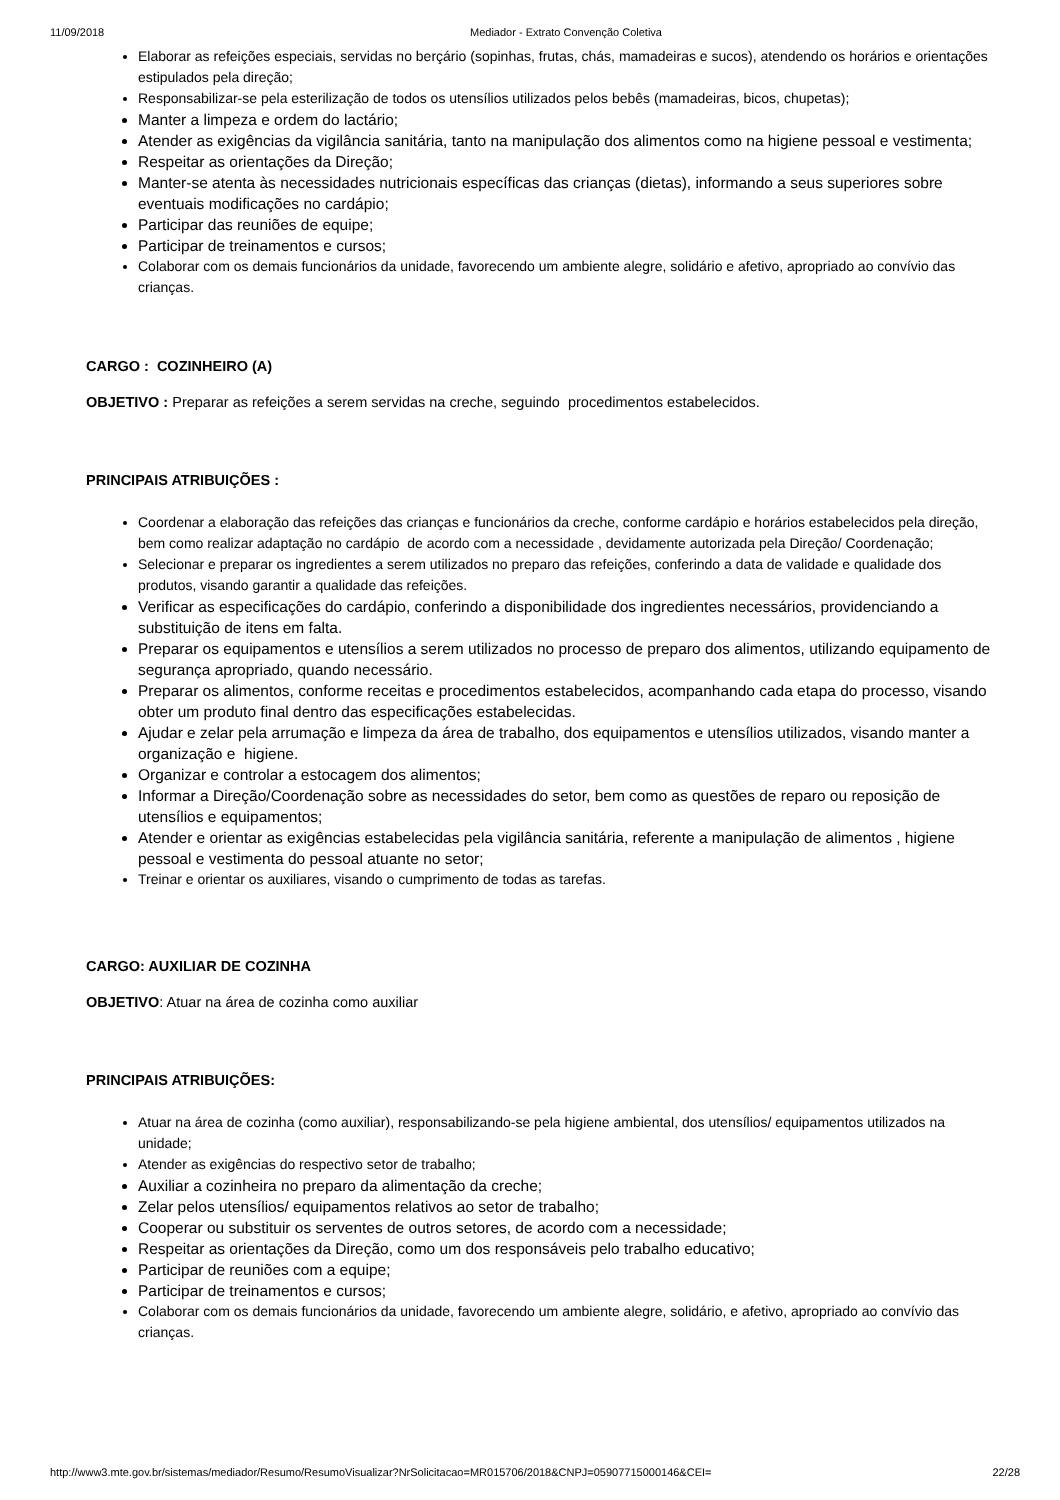11/09/2018 Mediador - Extrato Convenção Coletiva
Elaborar as refeições especiais, servidas no berçário (sopinhas, frutas, chás, mamadeiras e sucos), atendendo os horários e orientações estipulados pela direção;
Responsabilizar-se pela esterilização de todos os utensílios utilizados pelos bebês (mamadeiras, bicos, chupetas);
Manter a limpeza e ordem do lactário;
Atender as exigências da vigilância sanitária, tanto na manipulação dos alimentos como na higiene pessoal e vestimenta;
Respeitar as orientações da Direção;
Manter-se atenta às necessidades nutricionais específicas das crianças (dietas), informando a seus superiores sobre eventuais modificações no cardápio;
Participar das reuniões de equipe;
Participar de treinamentos e cursos;
Colaborar com os demais funcionários da unidade, favorecendo um ambiente alegre, solidário e afetivo, apropriado ao convívio das crianças.
CARGO : COZINHEIRO (A)
OBJETIVO : Preparar as refeições a serem servidas na creche, seguindo procedimentos estabelecidos.
PRINCIPAIS ATRIBUIÇÕES :
Coordenar a elaboração das refeições das crianças e funcionários da creche, conforme cardápio e horários estabelecidos pela direção, bem como realizar adaptação no cardápio de acordo com a necessidade , devidamente autorizada pela Direção/ Coordenação;
Selecionar e preparar os ingredientes a serem utilizados no preparo das refeições, conferindo a data de validade e qualidade dos produtos, visando garantir a qualidade das refeições.
Verificar as especificações do cardápio, conferindo a disponibilidade dos ingredientes necessários, providenciando a substituição de itens em falta.
Preparar os equipamentos e utensílios a serem utilizados no processo de preparo dos alimentos, utilizando equipamento de segurança apropriado, quando necessário.
Preparar os alimentos, conforme receitas e procedimentos estabelecidos, acompanhando cada etapa do processo, visando obter um produto final dentro das especificações estabelecidas.
Ajudar e zelar pela arrumação e limpeza da área de trabalho, dos equipamentos e utensílios utilizados, visando manter a organização e higiene.
Organizar e controlar a estocagem dos alimentos;
Informar a Direção/Coordenação sobre as necessidades do setor, bem como as questões de reparo ou reposição de utensílios e equipamentos;
Atender e orientar as exigências estabelecidas pela vigilância sanitária, referente a manipulação de alimentos , higiene pessoal e vestimenta do pessoal atuante no setor;
Treinar e orientar os auxiliares, visando o cumprimento de todas as tarefas.
CARGO: AUXILIAR DE COZINHA
OBJETIVO: Atuar na área de cozinha como auxiliar
PRINCIPAIS ATRIBUIÇÕES:
Atuar na área de cozinha (como auxiliar), responsabilizando-se pela higiene ambiental, dos utensílios/ equipamentos utilizados na unidade;
Atender as exigências do respectivo setor de trabalho;
Auxiliar a cozinheira no preparo da alimentação da creche;
Zelar pelos utensílios/ equipamentos relativos ao setor de trabalho;
Cooperar ou substituir os serventes de outros setores, de acordo com a necessidade;
Respeitar as orientações da Direção, como um dos responsáveis pelo trabalho educativo;
Participar de reuniões com a equipe;
Participar de treinamentos e cursos;
Colaborar com os demais funcionários da unidade, favorecendo um ambiente alegre, solidário, e afetivo, apropriado ao convívio das crianças.
http://www3.mte.gov.br/sistemas/mediador/Resumo/ResumoVisualizar?NrSolicitacao=MR015706/2018&CNPJ=05907715000146&CEI= 22/28